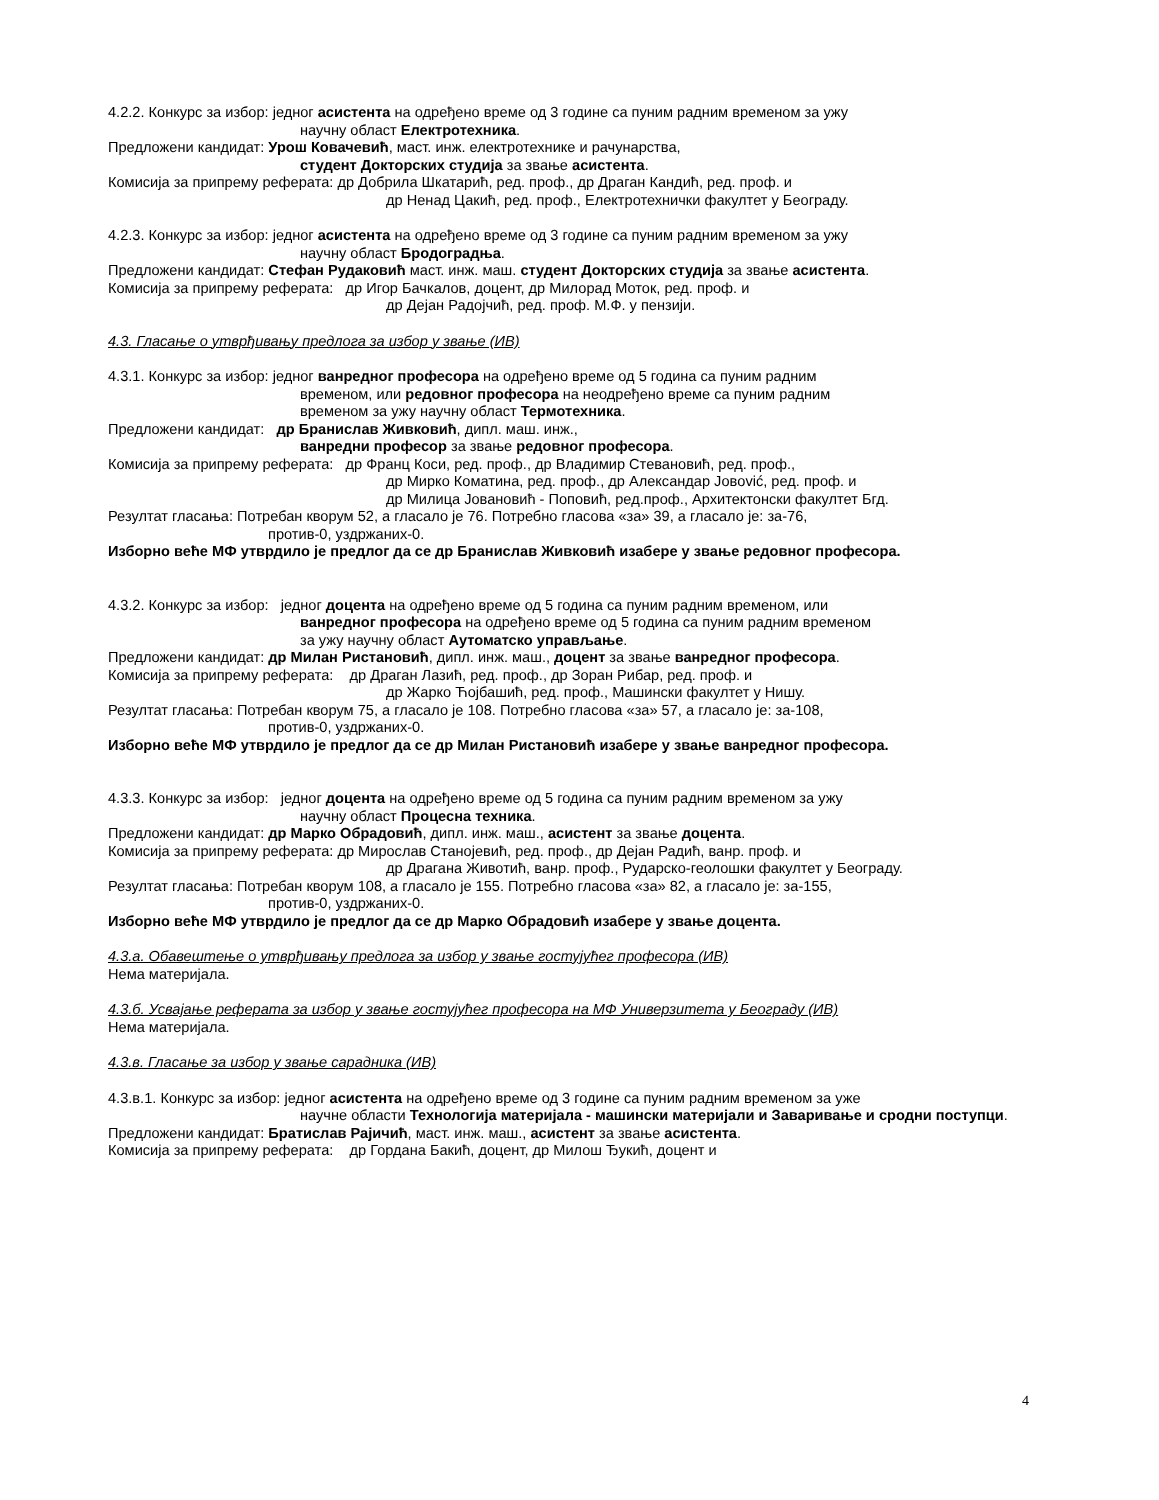4.2.2. Конкурс за избор: једног асистента на одређено време од 3 године са пуним радним временом за ужу
научну област Електротехника.
Предложени кандидат: Урош Ковачевић, маст. инж. електротехнике и рачунарства,
студент Докторских студија за звање асистента.
Комисија за припрему реферата: др Добрила Шкатарић, ред. проф., др Драган Кандић, ред. проф. и
др Ненад Цакић, ред. проф., Електротехнички факултет у Београду.
4.2.3. Конкурс за избор: једног асистента на одређено време од 3 године са пуним радним временом за ужу
научну област Бродоградња.
Предложени кандидат: Стефан Рудаковић маст. инж. маш. студент Докторских студија за звање асистента.
Комисија за припрему реферата: др Игор Бачкалов, доцент, др Милорад Моток, ред. проф. и
др Дејан Радојчић, ред. проф. М.Ф. у пензији.
4.3. Гласање о утврђивању предлога за избор у звање (ИВ)
4.3.1. Конкурс за избор: једног ванредног професора на одређено време од 5 година са пуним радним
временом, или редовног професора на неодређено време са пуним радним
временом за ужу научну област Термотехника.
Предложени кандидат: др Бранислав Живковић, дипл. маш. инж.,
ванредни професор за звање редовног професора.
Комисија за припрему реферата: др Франц Коси, ред. проф., др Владимир Стевановић, ред. проф.,
др Мирко Коматина, ред. проф., др Александар Јовović, ред. проф. и
др Милица Јовановић - Поповић, ред.проф., Архитектонски факултет Бгд.
Резултат гласања: Потребан кворум 52, а гласало је 76. Потребно гласова «за» 39, а гласало је: за-76,
против-0, уздржаних-0.
Изборно веће МФ утврдило је предлог да се др Бранислав Живковић изабере у звање редовног професора.
4.3.2. Конкурс за избор: једног доцента на одређено време од 5 година са пуним радним временом, или
ванредног професора на одређено време од 5 година са пуним радним временом
за ужу научну област Аутоматско управљање.
Предложени кандидат: др Милан Ристановић, дипл. инж. маш., доцент за звање ванредног професора.
Комисија за припрему реферата: др Драган Лазић, ред. проф., др Зоран Рибар, ред. проф. и
др Жарко Ћојбашић, ред. проф., Машински факултет у Нишу.
Резултат гласања: Потребан кворум 75, а гласало је 108. Потребно гласова «за» 57, а гласало је: за-108,
против-0, уздржаних-0.
Изборно веће МФ утврдило је предлог да се др Милан Ристановић изабере у звање ванредног професора.
4.3.3. Конкурс за избор: једног доцента на одређено време од 5 година са пуним радним временом за ужу
научну област Процесна техника.
Предложени кандидат: др Марко Обрадовић, дипл. инж. маш., асистент за звање доцента.
Комисија за припрему реферата: др Мирослав Станојевић, ред. проф., др Дејан Радић, ванр. проф. и
др Драгана Животић, ванр. проф., Рударско-геолошки факултет у Београду.
Резултат гласања: Потребан кворум 108, а гласало је 155. Потребно гласова «за» 82, а гласало је: за-155,
против-0, уздржаних-0.
Изборно веће МФ утврдило је предлог да се др Марко Обрадовић изабере у звање доцента.
4.3.а. Обавештење о утврђивању предлога за избор у звање гостујућег професора (ИВ)
Нема материјала.
4.3.б. Усвајање реферата за избор у звање гостујућег професора на МФ Универзитета у Београду (ИВ)
Нема материјала.
4.3.в. Гласање за избор у звање сарадника (ИВ)
4.3.в.1. Конкурс за избор: једног асистента на одређено време од 3 године са пуним радним временом за уже
научне области Технологија материјала - машински материјали и Заваривање и сродни поступци.
Предложени кандидат: Братислав Рајичић, маст. инж. маш., асистент за звање асистента.
Комисија за припрему реферата: др Гордана Бакић, доцент, др Милош Ђукић, доцент и
4